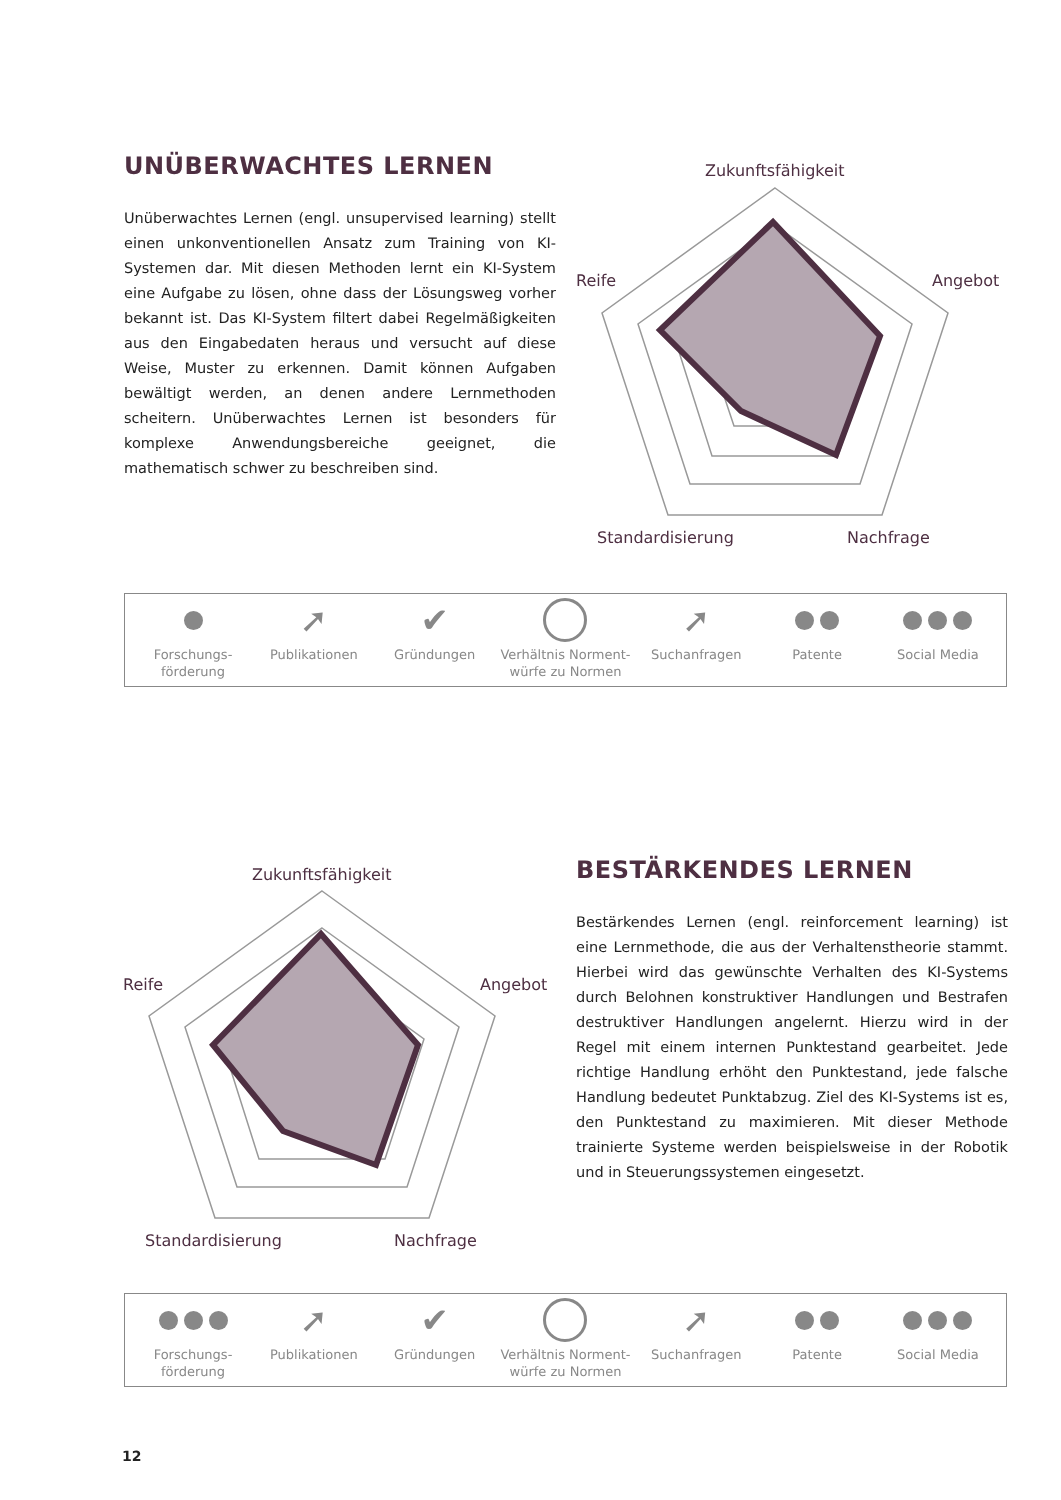UNÜBERWACHTES LERNEN
Unüberwachtes Lernen (engl. unsupervised learning) stellt einen unkonventionellen Ansatz zum Training von KI-Systemen dar. Mit diesen Methoden lernt ein KI-System eine Aufgabe zu lösen, ohne dass der Lösungsweg vorher bekannt ist. Das KI-System filtert dabei Regelmäßigkeiten aus den Eingabedaten heraus und versucht auf diese Weise, Muster zu erkennen. Damit können Aufgaben bewältigt werden, an denen andere Lernmethoden scheitern. Unüberwachtes Lernen ist besonders für komplexe Anwendungsbereiche geeignet, die mathematisch schwer zu beschreiben sind.
Zukunftsfähigkeit
Reife
Angebot
Standardisierung
Nachfrage
Forschungs-
förderung
➚
Publikationen
✔
Gründungen
Verhältnis Norment-
würfe zu Normen
➚
Suchanfragen
Patente Social Media
Zukunftsfähigkeit
Reife
Angebot
Standardisierung
Nachfrage
BESTÄRKENDES LERNEN
Bestärkendes Lernen (engl. reinforcement learning) ist eine Lernmethode, die aus der Verhaltenstheorie stammt. Hierbei wird das gewünschte Verhalten des KI-Systems durch Belohnen konstruktiver Handlungen und Bestrafen destruktiver Handlungen angelernt. Hierzu wird in der Regel mit einem internen Punktestand gearbeitet. Jede richtige Handlung erhöht den Punktestand, jede falsche Handlung bedeutet Punktabzug. Ziel des KI-Systems ist es, den Punktestand zu maximieren. Mit dieser Methode trainierte Systeme werden beispielsweise in der Robotik und in Steuerungssystemen eingesetzt.
Forschungs-
förderung
➚
Publikationen
✔
Gründungen
Verhältnis Norment-
würfe zu Normen
➚
Suchanfragen
Patente Social Media
12